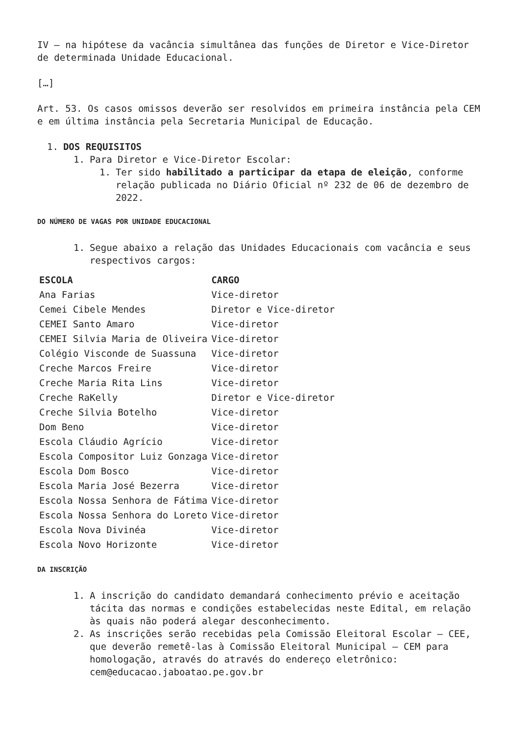IV – na hipótese da vacância simultânea das funções de Diretor e Vice-Diretor de determinada Unidade Educacional.
[…]
Art. 53. Os casos omissos deverão ser resolvidos em primeira instância pela CEM e em última instância pela Secretaria Municipal de Educação.
1. DOS REQUISITOS
1. Para Diretor e Vice-Diretor Escolar:
1. Ter sido habilitado a participar da etapa de eleição, conforme relação publicada no Diário Oficial nº 232 de 06 de dezembro de 2022.
DO NÚMERO DE VAGAS POR UNIDADE EDUCACIONAL
1. Segue abaixo a relação das Unidades Educacionais com vacância e seus respectivos cargos:
| ESCOLA | CARGO |
| --- | --- |
| Ana Farias | Vice-diretor |
| Cemei Cibele Mendes | Diretor e Vice-diretor |
| CEMEI Santo Amaro | Vice-diretor |
| CEMEI Silvia Maria de Oliveira | Vice-diretor |
| Colégio Visconde de Suassuna | Vice-diretor |
| Creche Marcos Freire | Vice-diretor |
| Creche Maria Rita Lins | Vice-diretor |
| Creche RaKelly | Diretor e Vice-diretor |
| Creche Silvia Botelho | Vice-diretor |
| Dom Beno | Vice-diretor |
| Escola Cláudio Agrício | Vice-diretor |
| Escola Compositor Luiz Gonzaga | Vice-diretor |
| Escola Dom Bosco | Vice-diretor |
| Escola Maria José Bezerra | Vice-diretor |
| Escola Nossa Senhora de Fátima | Vice-diretor |
| Escola Nossa Senhora do Loreto | Vice-diretor |
| Escola Nova Divinéa | Vice-diretor |
| Escola Novo Horizonte | Vice-diretor |
DA INSCRIÇÃO
1. A inscrição do candidato demandará conhecimento prévio e aceitação tácita das normas e condições estabelecidas neste Edital, em relação às quais não poderá alegar desconhecimento.
2. As inscrições serão recebidas pela Comissão Eleitoral Escolar – CEE, que deverão remetê-las à Comissão Eleitoral Municipal – CEM para homologação, através do através do endereço eletrônico: cem@educacao.jaboatao.pe.gov.br